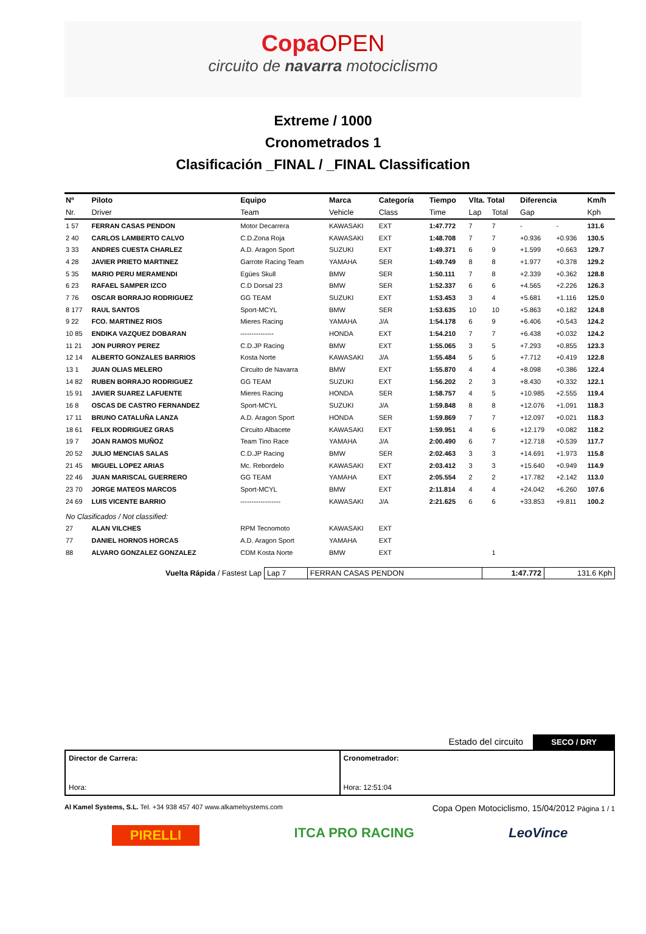CopaOPEN
circuito de navarra motociclismo
Extreme / 1000
Cronometrados 1
Clasificación _FINAL / _FINAL Classification
| Nº | Piloto | Equipo | Marca | Categoría | Tiempo | Vlta. Total | | Diferencia | | Km/h |
| --- | --- | --- | --- | --- | --- | --- | --- | --- | --- | --- |
| Nr. | Driver | Team | Vehicle | Class | Time | Lap | Total | Gap | | Kph |
| 1 57 | FERRAN CASAS PENDON | Motor Decarrera | KAWASAKI | EXT | 1:47.772 | 7 | 7 | - | - | 131.6 |
| 2 40 | CARLOS LAMBERTO CALVO | C.D.Zona Roja | KAWASAKI | EXT | 1:48.708 | 7 | 7 | +0.936 | +0.936 | 130.5 |
| 3 33 | ANDRES CUESTA CHARLEZ | A.D. Aragon Sport | SUZUKI | EXT | 1:49.371 | 6 | 9 | +1.599 | +0.663 | 129.7 |
| 4 28 | JAVIER PRIETO MARTINEZ | Garrote Racing Team | YAMAHA | SER | 1:49.749 | 8 | 8 | +1.977 | +0.378 | 129.2 |
| 5 35 | MARIO PERU MERAMENDI | Egües Skull | BMW | SER | 1:50.111 | 7 | 8 | +2.339 | +0.362 | 128.8 |
| 6 23 | RAFAEL SAMPER IZCO | C.D Dorsal 23 | BMW | SER | 1:52.337 | 6 | 6 | +4.565 | +2.226 | 126.3 |
| 7 76 | OSCAR BORRAJO RODRIGUEZ | GG TEAM | SUZUKI | EXT | 1:53.453 | 3 | 4 | +5.681 | +1.116 | 125.0 |
| 8 177 | RAUL SANTOS | Sport-MCYL | BMW | SER | 1:53.635 | 10 | 10 | +5.863 | +0.182 | 124.8 |
| 9 22 | FCO. MARTINEZ RIOS | Mieres Racing | YAMAHA | J/A | 1:54.178 | 6 | 9 | +6.406 | +0.543 | 124.2 |
| 10 85 | ENDIKA VAZQUEZ DOBARAN | --------------- | HONDA | EXT | 1:54.210 | 7 | 7 | +6.438 | +0.032 | 124.2 |
| 11 21 | JON PURROY PEREZ | C.D.JP Racing | BMW | EXT | 1:55.065 | 3 | 5 | +7.293 | +0.855 | 123.3 |
| 12 14 | ALBERTO GONZALES BARRIOS | Kosta Norte | KAWASAKI | J/A | 1:55.484 | 5 | 5 | +7.712 | +0.419 | 122.8 |
| 13 1 | JUAN OLIAS MELERO | Circuito de Navarra | BMW | EXT | 1:55.870 | 4 | 4 | +8.098 | +0.386 | 122.4 |
| 14 82 | RUBEN BORRAJO RODRIGUEZ | GG TEAM | SUZUKI | EXT | 1:56.202 | 2 | 3 | +8.430 | +0.332 | 122.1 |
| 15 91 | JAVIER SUAREZ LAFUENTE | Mieres Racing | HONDA | SER | 1:58.757 | 4 | 5 | +10.985 | +2.555 | 119.4 |
| 16 8 | OSCAS DE CASTRO FERNANDEZ | Sport-MCYL | SUZUKI | J/A | 1:59.848 | 8 | 8 | +12.076 | +1.091 | 118.3 |
| 17 11 | BRUNO CATALUÑA LANZA | A.D. Aragon Sport | HONDA | SER | 1:59.869 | 7 | 7 | +12.097 | +0.021 | 118.3 |
| 18 61 | FELIX RODRIGUEZ GRAS | Circuito Albacete | KAWASAKI | EXT | 1:59.951 | 4 | 6 | +12.179 | +0.082 | 118.2 |
| 19 7 | JOAN RAMOS MUÑOZ | Team Tino Race | YAMAHA | J/A | 2:00.490 | 6 | 7 | +12.718 | +0.539 | 117.7 |
| 20 52 | JULIO MENCIAS SALAS | C.D.JP Racing | BMW | SER | 2:02.463 | 3 | 3 | +14.691 | +1.973 | 115.8 |
| 21 45 | MIGUEL LOPEZ ARIAS | Mc. Rebordelo | KAWASAKI | EXT | 2:03.412 | 3 | 3 | +15.640 | +0.949 | 114.9 |
| 22 46 | JUAN MARISCAL GUERRERO | GG TEAM | YAMAHA | EXT | 2:05.554 | 2 | 2 | +17.782 | +2.142 | 113.0 |
| 23 70 | JORGE MATEOS MARCOS | Sport-MCYL | BMW | EXT | 2:11.814 | 4 | 4 | +24.042 | +6.260 | 107.6 |
| 24 69 | LUIS VICENTE BARRIO | ------------------ | KAWASAKI | J/A | 2:21.625 | 6 | 6 | +33.853 | +9.811 | 100.2 |
| No Clasificados / Not classified: | | | | | | | | | | |
| 27 | ALAN VILCHES | RPM Tecnomoto | KAWASAKI | EXT | | | | | | |
| 77 | DANIEL HORNOS HORCAS | A.D. Aragon Sport | YAMAHA | EXT | | | | | | |
| 88 | ALVARO GONZALEZ GONZALEZ | CDM Kosta Norte | BMW | EXT | | | 1 | | | |
| Vuelta Rápida / Fastest Lap | Lap 7 | FERRAN CASAS PENDON | 1:47.772 | 131.6 Kph |
Estado del circuito SECO / DRY
Director de Carrera:
Hora:
Cronometrador:
Hora: 12:51:04
Al Kamel Systems, S.L. Tel. +34 938 457 407 www.alkamelsystems.com Copa Open Motociclismo, 15/04/2012 Página 1 / 1
PIRELLI ITCA PRO RACING LeoVince